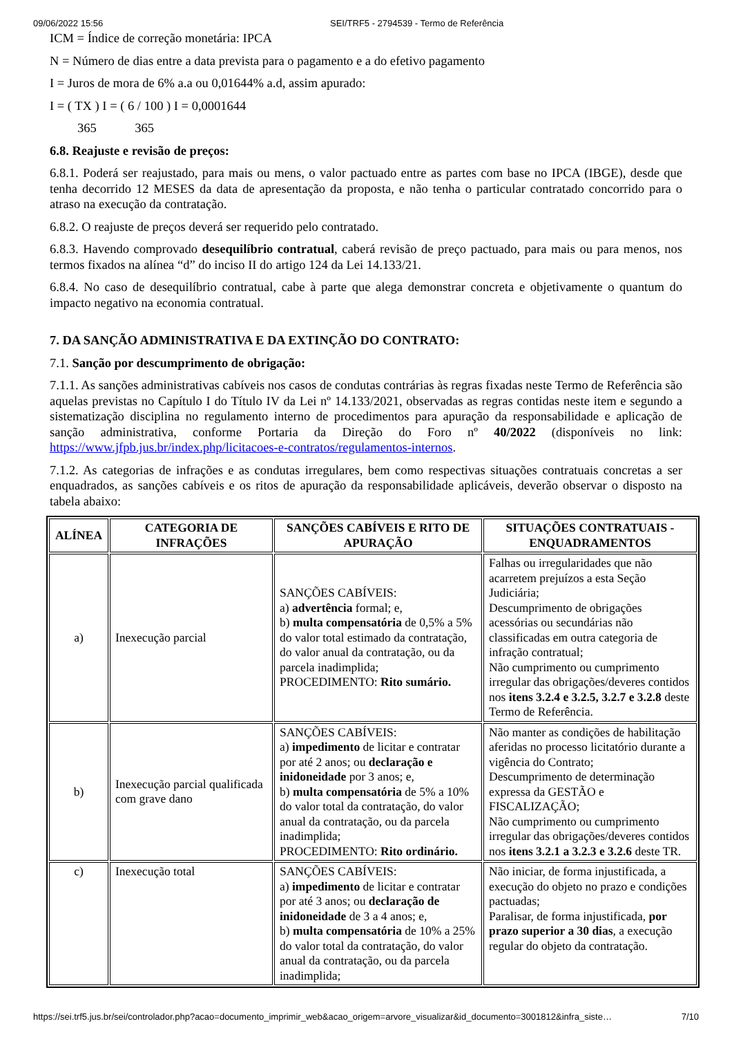09/06/2022 15:56 SEI/TRF5 - 2794539 - Termo de Referência
ICM = Índice de correção monetária: IPCA
N = Número de dias entre a data prevista para o pagamento e a do efetivo pagamento
I = Juros de mora de 6% a.a ou 0,01644% a.d, assim apurado:
I = ( TX ) I = ( 6 / 100 ) I = 0,0001644
365 365
6.8. Reajuste e revisão de preços:
6.8.1. Poderá ser reajustado, para mais ou mens, o valor pactuado entre as partes com base no IPCA (IBGE), desde que tenha decorrido 12 MESES da data de apresentação da proposta, e não tenha o particular contratado concorrido para o atraso na execução da contratação.
6.8.2. O reajuste de preços deverá ser requerido pelo contratado.
6.8.3. Havendo comprovado desequilíbrio contratual, caberá revisão de preço pactuado, para mais ou para menos, nos termos fixados na alínea “d” do inciso II do artigo 124 da Lei 14.133/21.
6.8.4. No caso de desequilíbrio contratual, cabe à parte que alega demonstrar concreta e objetivamente o quantum do impacto negativo na economia contratual.
7. DA SANÇÃO ADMINISTRATIVA E DA EXTINÇÃO DO CONTRATO:
7.1. Sanção por descumprimento de obrigação:
7.1.1. As sanções administrativas cabíveis nos casos de condutas contrárias às regras fixadas neste Termo de Referência são aquelas previstas no Capítulo I do Título IV da Lei nº 14.133/2021, observadas as regras contidas neste item e segundo a sistematização disciplina no regulamento interno de procedimentos para apuração da responsabilidade e aplicação de sanção administrativa, conforme Portaria da Direção do Foro nº 40/2022 (disponíveis no link: https://www.jfpb.jus.br/index.php/licitacoes-e-contratos/regulamentos-internos.
7.1.2. As categorias de infrações e as condutas irregulares, bem como respectivas situações contratuais concretas a ser enquadrados, as sanções cabíveis e os ritos de apuração da responsabilidade aplicáveis, deverão observar o disposto na tabela abaixo:
| ALÍNEA | CATEGORIA DE INFRAÇÕES | SANÇÕES CABÍVEIS E RITO DE APURAÇÃO | SITUAÇÕES CONTRATUAIS - ENQUADRAMENTOS |
| --- | --- | --- | --- |
| a) | Inexecução parcial | SANÇÕES CABÍVEIS: a) advertência formal; e, b) multa compensatória de 0,5% a 5% do valor total estimado da contratação, do valor anual da contratação, ou da parcela inadimplida; PROCEDIMENTO: Rito sumário. | Falhas ou irregularidades que não acarretem prejuízos a esta Seção Judiciária; Descumprimento de obrigações acessórias ou secundárias não classificadas em outra categoria de infração contratual; Não cumprimento ou cumprimento irregular das obrigações/deveres contidos nos itens 3.2.4 e 3.2.5, 3.2.7 e 3.2.8 deste Termo de Referência. |
| b) | Inexecução parcial qualificada com grave dano | SANÇÕES CABÍVEIS: a) impedimento de licitar e contratar por até 2 anos; ou declaração e inidoneidade por 3 anos; e, b) multa compensatória de 5% a 10% do valor total da contratação, do valor anual da contratação, ou da parcela inadimplida; PROCEDIMENTO: Rito ordinário. | Não manter as condições de habilitação aferidas no processo licitatório durante a vigência do Contrato; Descumprimento de determinação expressa da GESTÃO e FISCALIZAÇÃO; Não cumprimento ou cumprimento irregular das obrigações/deveres contidos nos itens 3.2.1 a 3.2.3 e 3.2.6 deste TR. |
| c) | Inexecução total | SANÇÕES CABÍVEIS: a) impedimento de licitar e contratar por até 3 anos; ou declaração de inidoneidade de 3 a 4 anos; e, b) multa compensatória de 10% a 25% do valor total da contratação, do valor anual da contratação, ou da parcela inadimplida; | Não iniciar, de forma injustificada, a execução do objeto no prazo e condições pactuadas; Paralisar, de forma injustificada, por prazo superior a 30 dias , a execução regular do objeto da contratação. |
https://sei.trf5.jus.br/sei/controlador.php?acao=documento_imprimir_web&acao_origem=arvore_visualizar&id_documento=3001812&infra_siste… 7/10